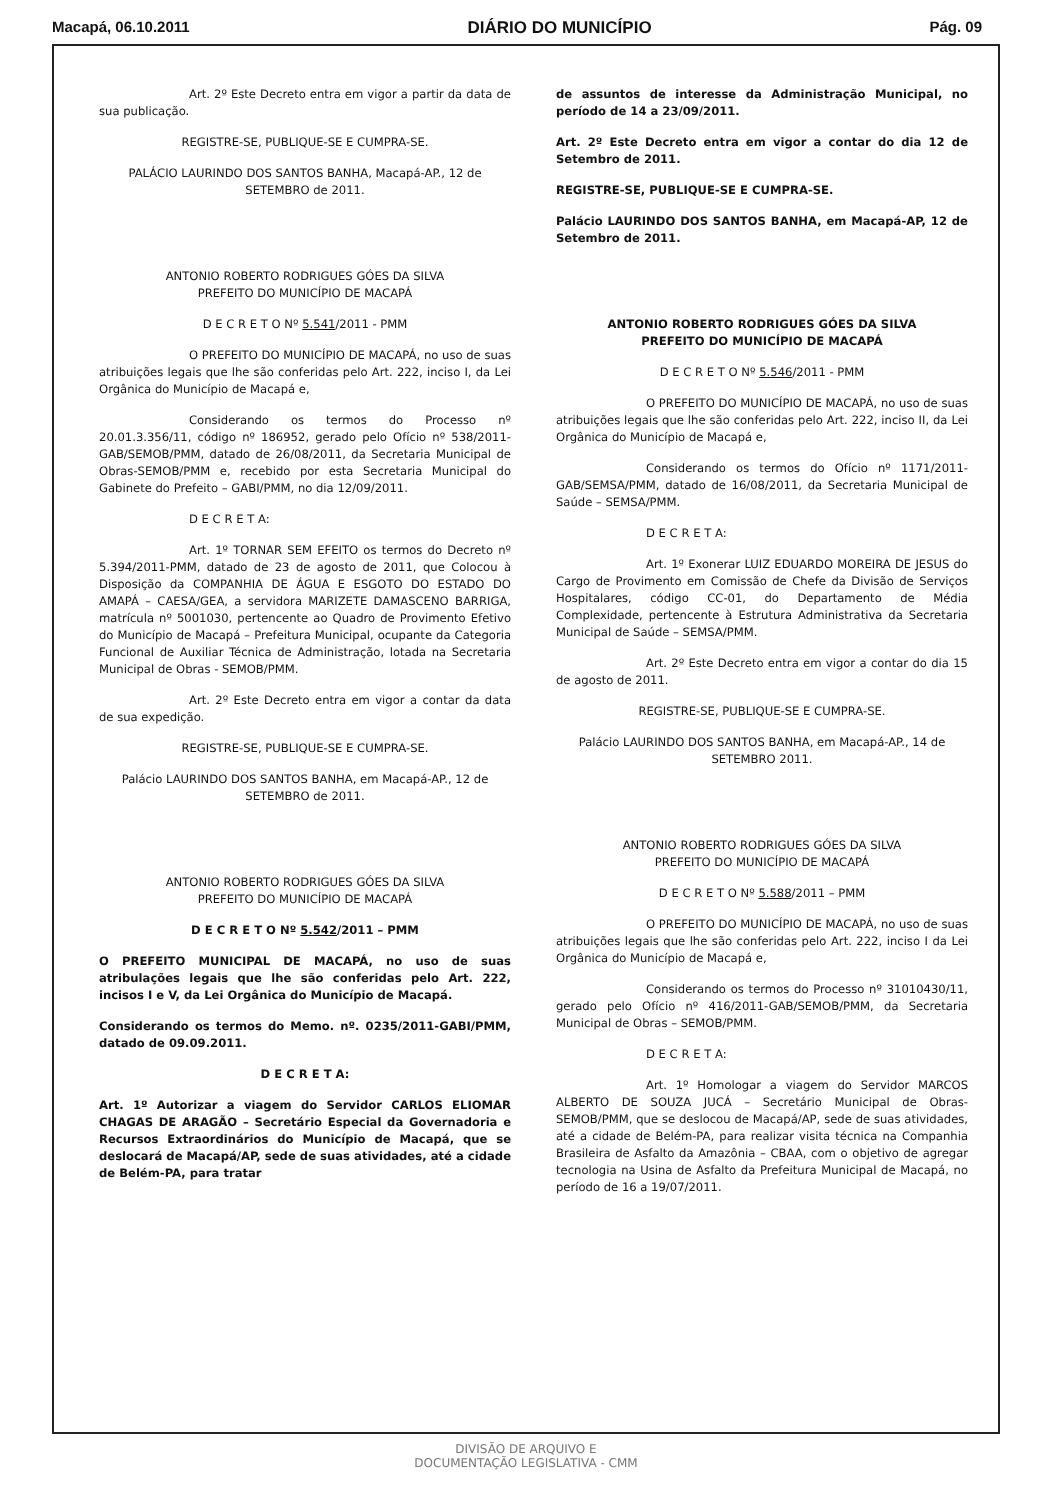Macapá, 06.10.2011 DIÁRIO DO MUNICÍPIO Pág. 09
Art. 2º Este Decreto entra em vigor a partir da data de sua publicação.
REGISTRE-SE, PUBLIQUE-SE E CUMPRA-SE.
PALÁCIO LAURINDO DOS SANTOS BANHA, Macapá-AP., 12 de SETEMBRO de 2011.
ANTONIO ROBERTO RODRIGUES GÓES DA SILVA
PREFEITO DO MUNICÍPIO DE MACAPÁ
D E C R E T O Nº 5.541/2011 - PMM
O PREFEITO DO MUNICÍPIO DE MACAPÁ, no uso de suas atribuições legais que lhe são conferidas pelo Art. 222, inciso I, da Lei Orgânica do Município de Macapá e,
Considerando os termos do Processo nº 20.01.3.356/11, código nº 186952, gerado pelo Ofício nº 538/2011-GAB/SEMOB/PMM, datado de 26/08/2011, da Secretaria Municipal de Obras-SEMOB/PMM e, recebido por esta Secretaria Municipal do Gabinete do Prefeito – GABI/PMM, no dia 12/09/2011.
D E C R E T A:
Art. 1º TORNAR SEM EFEITO os termos do Decreto nº 5.394/2011-PMM, datado de 23 de agosto de 2011, que Colocou à Disposição da COMPANHIA DE ÁGUA E ESGOTO DO ESTADO DO AMAPÁ – CAESA/GEA, a servidora MARIZETE DAMASCENO BARRIGA, matrícula nº 5001030, pertencente ao Quadro de Provimento Efetivo do Município de Macapá – Prefeitura Municipal, ocupante da Categoria Funcional de Auxiliar Técnica de Administração, lotada na Secretaria Municipal de Obras - SEMOB/PMM.
Art. 2º Este Decreto entra em vigor a contar da data de sua expedição.
REGISTRE-SE, PUBLIQUE-SE E CUMPRA-SE.
Palácio LAURINDO DOS SANTOS BANHA, em Macapá-AP., 12 de SETEMBRO de 2011.
ANTONIO ROBERTO RODRIGUES GÓES DA SILVA
PREFEITO DO MUNICÍPIO DE MACAPÁ
D E C R E T O Nº 5.542/2011 – PMM
O PREFEITO MUNICIPAL DE MACAPÁ, no uso de suas atribulações legais que lhe são conferidas pelo Art. 222, incisos I e V, da Lei Orgânica do Município de Macapá.
Considerando os termos do Memo. nº. 0235/2011-GABI/PMM, datado de 09.09.2011.
D E C R E T A:
Art. 1º Autorizar a viagem do Servidor CARLOS ELIOMAR CHAGAS DE ARAGÃO – Secretário Especial da Governadoria e Recursos Extraordinários do Município de Macapá, que se deslocará de Macapá/AP, sede de suas atividades, até a cidade de Belém-PA, para tratar
de assuntos de interesse da Administração Municipal, no período de 14 a 23/09/2011.
Art. 2º Este Decreto entra em vigor a contar do dia 12 de Setembro de 2011.
REGISTRE-SE, PUBLIQUE-SE E CUMPRA-SE.
Palácio LAURINDO DOS SANTOS BANHA, em Macapá-AP, 12 de Setembro de 2011.
ANTONIO ROBERTO RODRIGUES GÓES DA SILVA
PREFEITO DO MUNICÍPIO DE MACAPÁ
D E C R E T O Nº 5.546/2011 - PMM
O PREFEITO DO MUNICÍPIO DE MACAPÁ, no uso de suas atribuições legais que lhe são conferidas pelo Art. 222, inciso II, da Lei Orgânica do Município de Macapá e,
Considerando os termos do Ofício nº 1171/2011-GAB/SEMSA/PMM, datado de 16/08/2011, da Secretaria Municipal de Saúde – SEMSA/PMM.
D E C R E T A:
Art. 1º Exonerar LUIZ EDUARDO MOREIRA DE JESUS do Cargo de Provimento em Comissão de Chefe da Divisão de Serviços Hospitalares, código CC-01, do Departamento de Média Complexidade, pertencente à Estrutura Administrativa da Secretaria Municipal de Saúde – SEMSA/PMM.
Art. 2º Este Decreto entra em vigor a contar do dia 15 de agosto de 2011.
REGISTRE-SE, PUBLIQUE-SE E CUMPRA-SE.
Palácio LAURINDO DOS SANTOS BANHA, em Macapá-AP., 14 de SETEMBRO 2011.
ANTONIO ROBERTO RODRIGUES GÓES DA SILVA
PREFEITO DO MUNICÍPIO DE MACAPÁ
D E C R E T O Nº 5.588/2011 – PMM
O PREFEITO DO MUNICÍPIO DE MACAPÁ, no uso de suas atribuições legais que lhe são conferidas pelo Art. 222, inciso I da Lei Orgânica do Município de Macapá e,
Considerando os termos do Processo nº 31010430/11, gerado pelo Ofício nº 416/2011-GAB/SEMOB/PMM, da Secretaria Municipal de Obras – SEMOB/PMM.
D E C R E T A:
Art. 1º Homologar a viagem do Servidor MARCOS ALBERTO DE SOUZA JUCÁ – Secretário Municipal de Obras-SEMOB/PMM, que se deslocou de Macapá/AP, sede de suas atividades, até a cidade de Belém-PA, para realizar visita técnica na Companhia Brasileira de Asfalto da Amazônia – CBAA, com o objetivo de agregar tecnologia na Usina de Asfalto da Prefeitura Municipal de Macapá, no período de 16 a 19/07/2011.
DIVISÃO DE ARQUIVO E
DOCUMENTAÇÃO LEGISLATIVA - CMM